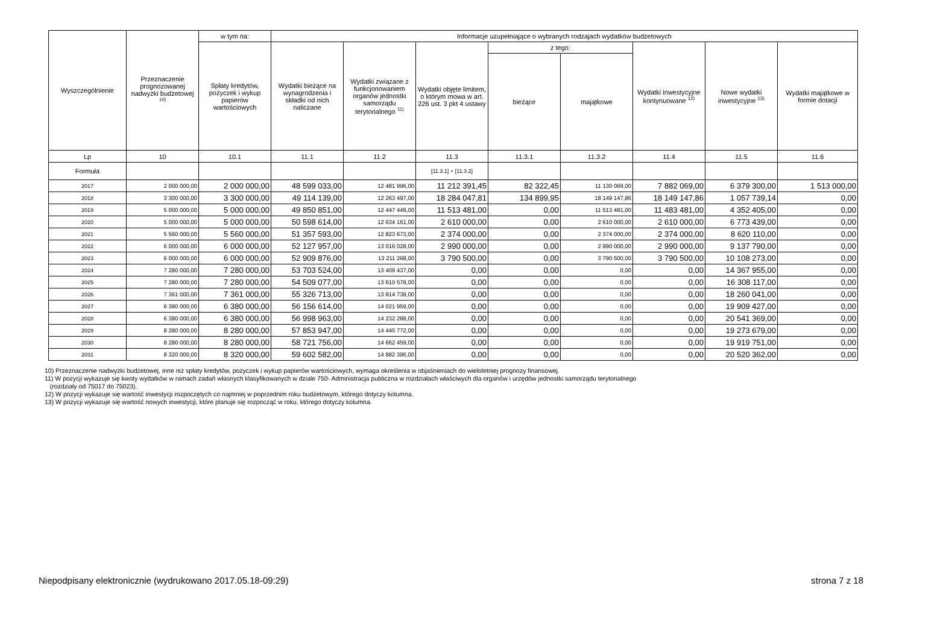| Wyszczególnienie | Przeznaczenie prognozowanej nadwyżki budżetowej <sup>10)</sup> | w tym na: | Informacje uzupełniające o wybranych rodzajach wydatków budżetowych | | | | | | | |
| --- | --- | --- | --- | --- | --- | --- | --- | --- | --- | --- |
| | | Spłaty kredytów, pożyczek i wykup papierów wartościowych | Wydatki bieżące na wynagrodzenia i składki od nich naliczane | Wydatki związane z funkcjonowaniem organów jednostki samorządu terytorialnego <sup>11)</sup> | Wydatki objęte limitem, o którym mowa w art. 226 ust. 3 pkt 4 ustawy | z tego: | | Wydatki inwestycyjne kontynuowane <sup>12)</sup> | Nowe wydatki inwestycyjne <sup>13)</sup> | Wydatki majątkowe w formie dotacji |
| | | | | | | bieżące | majątkowe | | | |
| Lp | 10 | 10.1 | 11.1 | 11.2 | 11.3 | 11.3.1 | 11.3.2 | 11.4 | 11.5 | 11.6 |
| Formuła | | | | | [11.3.1] + [11.3.2] | | | | | |
| 2017 | 2 000 000,00 | 2 000 000,00 | 48 599 033,00 | 12 481 996,00 | 11 212 391,45 | 82 322,45 | 11 130 069,00 | 7 882 069,00 | 6 379 300,00 | 1 513 000,00 |
| 2018 | 3 300 000,00 | 3 300 000,00 | 49 114 139,00 | 12 263 497,00 | 18 284 047,81 | 134 899,95 | 18 149 147,86 | 18 149 147,86 | 1 057 739,14 | 0,00 |
| 2019 | 5 000 000,00 | 5 000 000,00 | 49 850 851,00 | 12 447 449,00 | 11 513 481,00 | 0,00 | 11 513 481,00 | 11 483 481,00 | 4 352 405,00 | 0,00 |
| 2020 | 5 000 000,00 | 5 000 000,00 | 50 598 614,00 | 12 634 161,00 | 2 610 000,00 | 0,00 | 2 610 000,00 | 2 610 000,00 | 6 773 439,00 | 0,00 |
| 2021 | 5 560 000,00 | 5 560 000,00 | 51 357 593,00 | 12 823 673,00 | 2 374 000,00 | 0,00 | 2 374 000,00 | 2 374 000,00 | 8 620 110,00 | 0,00 |
| 2022 | 6 000 000,00 | 6 000 000,00 | 52 127 957,00 | 13 016 028,00 | 2 990 000,00 | 0,00 | 2 990 000,00 | 2 990 000,00 | 9 137 790,00 | 0,00 |
| 2023 | 6 000 000,00 | 6 000 000,00 | 52 909 876,00 | 13 211 268,00 | 3 790 500,00 | 0,00 | 3 790 500,00 | 3 790 500,00 | 10 108 273,00 | 0,00 |
| 2024 | 7 280 000,00 | 7 280 000,00 | 53 703 524,00 | 13 409 437,00 | 0,00 | 0,00 | 0,00 | 0,00 | 14 367 955,00 | 0,00 |
| 2025 | 7 280 000,00 | 7 280 000,00 | 54 509 077,00 | 13 610 579,00 | 0,00 | 0,00 | 0,00 | 0,00 | 16 308 117,00 | 0,00 |
| 2026 | 7 361 000,00 | 7 361 000,00 | 55 326 713,00 | 13 814 738,00 | 0,00 | 0,00 | 0,00 | 0,00 | 18 260 041,00 | 0,00 |
| 2027 | 6 380 000,00 | 6 380 000,00 | 56 156 614,00 | 14 021 959,00 | 0,00 | 0,00 | 0,00 | 0,00 | 19 909 427,00 | 0,00 |
| 2028 | 6 380 000,00 | 6 380 000,00 | 56 998 963,00 | 14 232 288,00 | 0,00 | 0,00 | 0,00 | 0,00 | 20 541 369,00 | 0,00 |
| 2029 | 8 280 000,00 | 8 280 000,00 | 57 853 947,00 | 14 445 772,00 | 0,00 | 0,00 | 0,00 | 0,00 | 19 273 679,00 | 0,00 |
| 2030 | 8 280 000,00 | 8 280 000,00 | 58 721 756,00 | 14 662 459,00 | 0,00 | 0,00 | 0,00 | 0,00 | 19 919 751,00 | 0,00 |
| 2031 | 8 320 000,00 | 8 320 000,00 | 59 602 582,00 | 14 882 396,00 | 0,00 | 0,00 | 0,00 | 0,00 | 20 520 362,00 | 0,00 |
10) Przeznaczenie nadwyżki budżetowej, inne niż spłaty kredytów, pożyczek i wykup papierów wartościowych, wymaga określenia w objaśnieniach do wieloletniej prognozy finansowej.
11) W pozycji wykazuje się kwoty wydatków w ramach zadań własnych klasyfikowanych w dziale 750- Administracja publiczna w rozdziałach właściwych dla organów i urzędów jednostki samorządu terytorialnego
(rozdziały od 75017 do 75023).
12) W pozycji wykazuje się wartość inwestycji rozpoczętych co najmniej w poprzednim roku budżetowym, którego dotyczy kolumna.
13) W pozycji wykazuje się wartość nowych inwestycji, które planuje się rozpocząć w roku, którego dotyczy kolumna.
Niepodpisany elektronicznie (wydrukowano 2017.05.18-09:29) strona 7 z 18